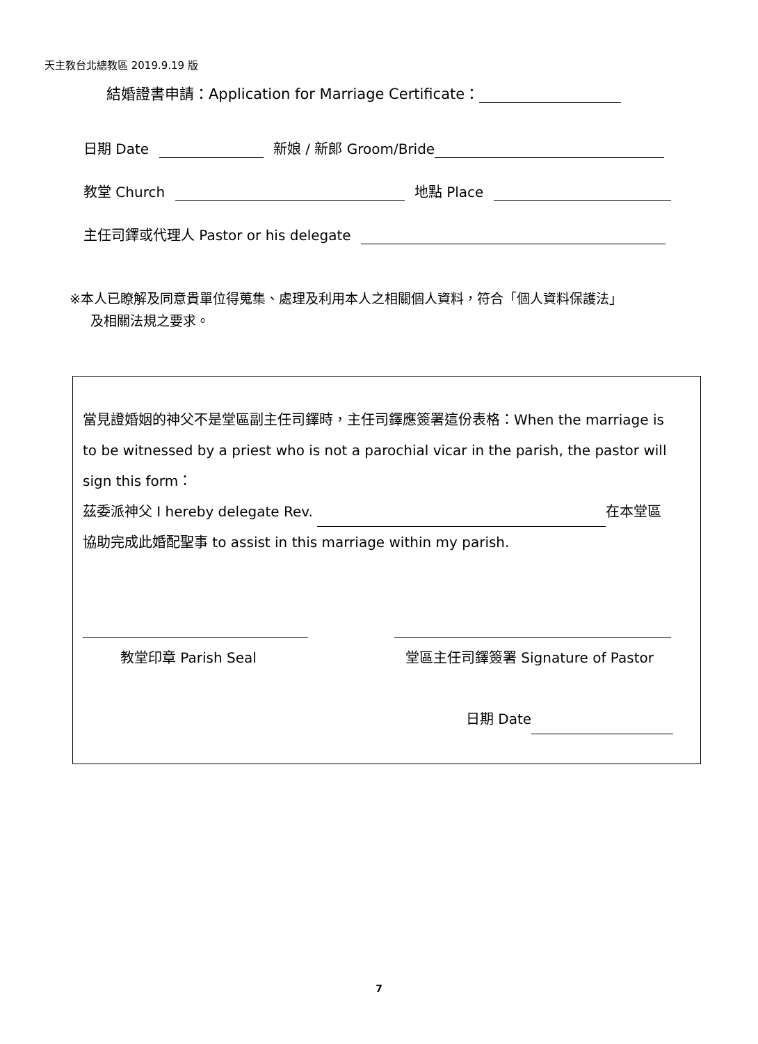天主教台北總教區 2019.9.19 版
結婚證書申請：Application for Marriage Certificate：
日期 Date 新娘 / 新郎 Groom/Bride
教堂 Church 地點 Place
主任司鐸或代理人 Pastor or his delegate
※本人已瞭解及同意貴單位得蒐集、處理及利用本人之相關個人資料，符合「個人資料保護法」
及相關法規之要求。
當見證婚姻的神父不是堂區副主任司鐸時，主任司鐸應簽署這份表格：When the marriage is to be witnessed by a priest who is not a parochial vicar in the parish, the pastor will sign this form：
茲委派神父 I hereby delegate Rev. 在本堂區
協助完成此婚配聖事 to assist in this marriage within my parish.
教堂印章 Parish Seal 堂區主任司鐸簽署 Signature of Pastor
日期 Date
7